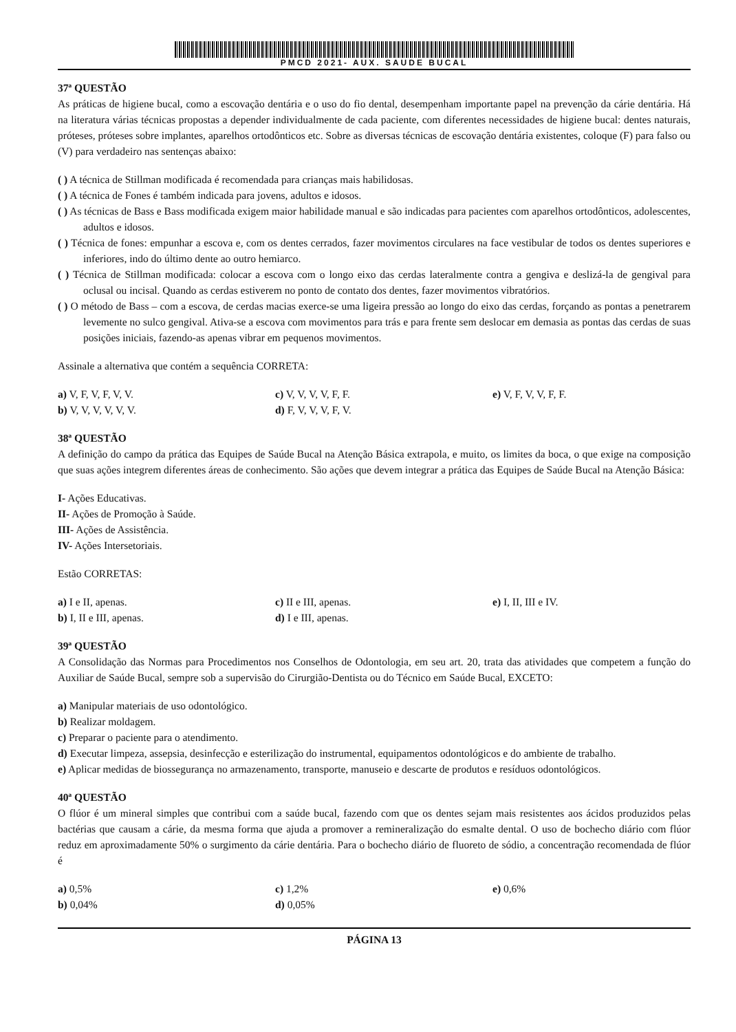PMCD 2021- AUX. SAUDE BUCAL
37ª QUESTÃO
As práticas de higiene bucal, como a escovação dentária e o uso do fio dental, desempenham importante papel na prevenção da cárie dentária. Há na literatura várias técnicas propostas a depender individualmente de cada paciente, com diferentes necessidades de higiene bucal: dentes naturais, próteses, próteses sobre implantes, aparelhos ortodônticos etc. Sobre as diversas técnicas de escovação dentária existentes, coloque (F) para falso ou (V) para verdadeiro nas sentenças abaixo:
( ) A técnica de Stillman modificada é recomendada para crianças mais habilidosas.
( ) A técnica de Fones é também indicada para jovens, adultos e idosos.
( ) As técnicas de Bass e Bass modificada exigem maior habilidade manual e são indicadas para pacientes com aparelhos ortodônticos, adolescentes, adultos e idosos.
( ) Técnica de fones: empunhar a escova e, com os dentes cerrados, fazer movimentos circulares na face vestibular de todos os dentes superiores e inferiores, indo do último dente ao outro hemiarco.
( ) Técnica de Stillman modificada: colocar a escova com o longo eixo das cerdas lateralmente contra a gengiva e deslizá-la de gengival para oclusal ou incisal. Quando as cerdas estiverem no ponto de contato dos dentes, fazer movimentos vibratórios.
( ) O método de Bass – com a escova, de cerdas macias exerce-se uma ligeira pressão ao longo do eixo das cerdas, forçando as pontas a penetrarem levemente no sulco gengival. Ativa-se a escova com movimentos para trás e para frente sem deslocar em demasia as pontas das cerdas de suas posições iniciais, fazendo-as apenas vibrar em pequenos movimentos.
Assinale a alternativa que contém a sequência CORRETA:
a) V, F, V, F, V, V.
c) V, V, V, V, F, F.
e) V, F, V, V, F, F.
b) V, V, V, V, V, V.
d) F, V, V, V, F, V.
38ª QUESTÃO
A definição do campo da prática das Equipes de Saúde Bucal na Atenção Básica extrapola, e muito, os limites da boca, o que exige na composição que suas ações integrem diferentes áreas de conhecimento. São ações que devem integrar a prática das Equipes de Saúde Bucal na Atenção Básica:
I- Ações Educativas.
II- Ações de Promoção à Saúde.
III- Ações de Assistência.
IV- Ações Intersetoriais.
Estão CORRETAS:
a) I e II, apenas.
c) II e III, apenas.
e) I, II, III e IV.
b) I, II e III, apenas.
d) I e III, apenas.
39ª QUESTÃO
A Consolidação das Normas para Procedimentos nos Conselhos de Odontologia, em seu art. 20, trata das atividades que competem a função do Auxiliar de Saúde Bucal, sempre sob a supervisão do Cirurgião-Dentista ou do Técnico em Saúde Bucal, EXCETO:
a) Manipular materiais de uso odontológico.
b) Realizar moldagem.
c) Preparar o paciente para o atendimento.
d) Executar limpeza, assepsia, desinfecção e esterilização do instrumental, equipamentos odontológicos e do ambiente de trabalho.
e) Aplicar medidas de biossegurança no armazenamento, transporte, manuseio e descarte de produtos e resíduos odontológicos.
40ª QUESTÃO
O flúor é um mineral simples que contribui com a saúde bucal, fazendo com que os dentes sejam mais resistentes aos ácidos produzidos pelas bactérias que causam a cárie, da mesma forma que ajuda a promover a remineralização do esmalte dental. O uso de bochecho diário com flúor reduz em aproximadamente 50% o surgimento da cárie dentária. Para o bochecho diário de fluoreto de sódio, a concentração recomendada de flúor é
a) 0,5%
c) 1,2%
e) 0,6%
b) 0,04%
d) 0,05%
PÁGINA 13